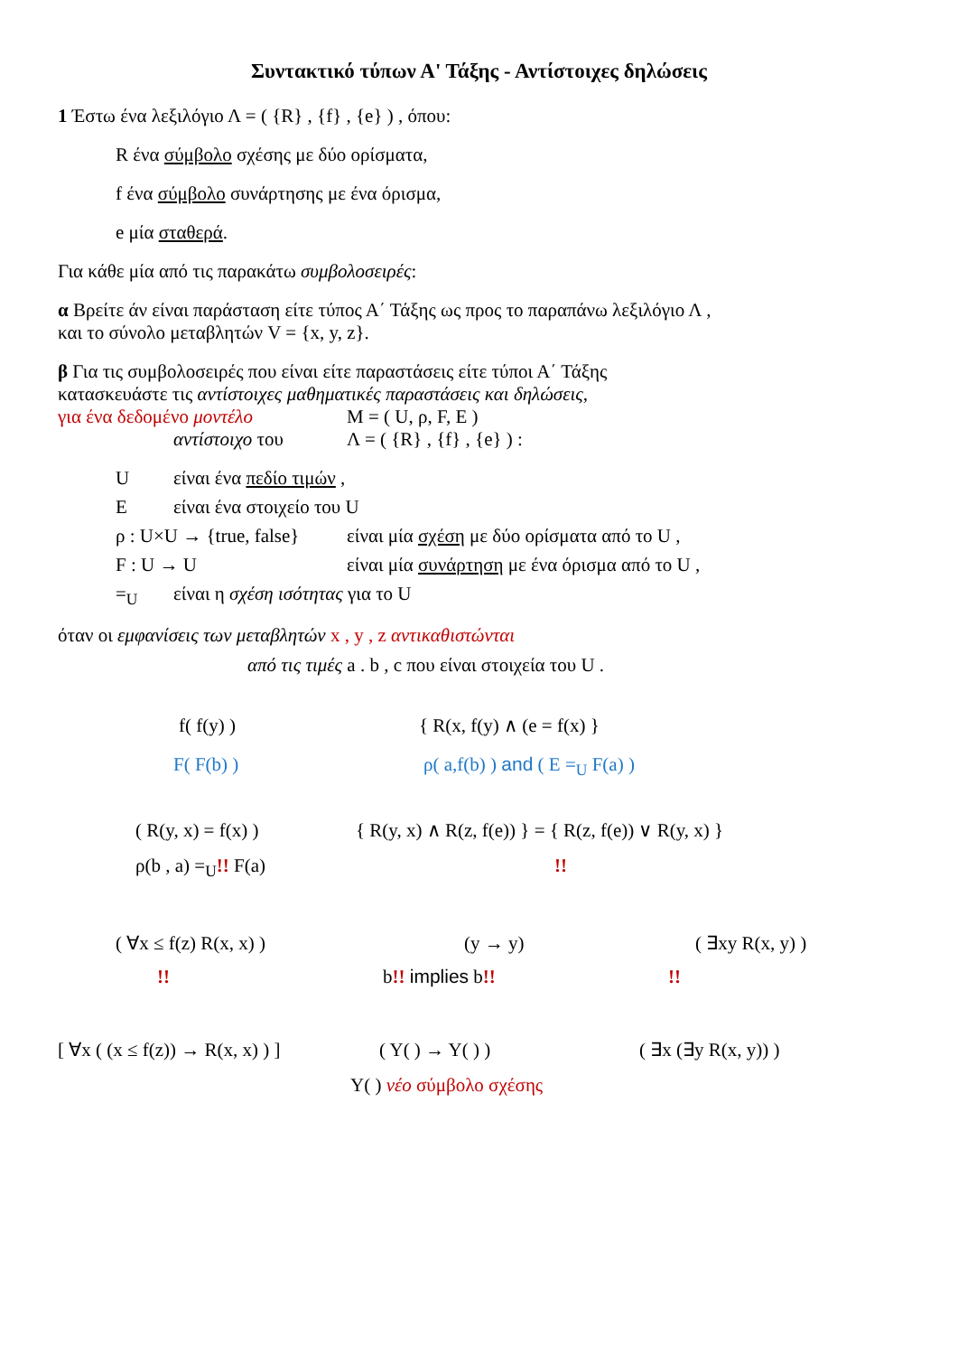Συντακτικό τύπων Α' Τάξης - Αντίστοιχες δηλώσεις
1 Έστω ένα λεξιλόγιο Λ = ( {R} , {f} , {e} ) , όπου:
R ένα σύμβολο σχέσης με δύο ορίσματα,
f ένα σύμβολο συνάρτησης με ένα όρισμα,
e μία σταθερά.
Για κάθε μία από τις παρακάτω συμβολοσειρές:
α Βρείτε άν είναι παράσταση είτε τύπος Α΄ Τάξης ως προς το παραπάνω λεξιλόγιο Λ ,
και το σύνολο μεταβλητών V = {x, y, z}.
β Για τις συμβολοσειρές που είναι είτε παραστάσεις είτε τύποι Α΄ Τάξης
κατασκευάστε τις αντίστοιχες μαθηματικές παραστάσεις και δηλώσεις,
για ένα δεδομένο μοντέλο M = ( U, ρ, F, E )
αντίστοιχο του Λ = ( {R} , {f} , {e} ) :
Uείναι ένα πεδίο τιμών ,
Eείναι ένα στοιχείο του U
ρ : U×U → {true, false} είναι μία σχέση με δύο ορίσματα από το U ,
F : U → U είναι μία συνάρτηση με ένα όρισμα από το U ,
=<sub>U</sub> είναι η σχέση ισότητας για το U
όταν οι εμφανίσεις των μεταβλητών x , y , z αντικαθιστώνται
από τις τιμές a . b , c που είναι στοιχεία του U .
f( f(y) ) { R(x, f(y) ∧ (e = f(x) }
F( F(b) ) ρ( a,f(b) ) and ( E =<sub>U</sub> F(a) )
( R(y, x) = f(x) ) { R(y, x) ∧ R(z, f(e)) } = { R(z, f(e)) ∨ R(y, x) }
ρ(b , a) =<sub>U</sub>!! F(a)!!
( ∀x ≤ f(z) R(x, x) ) (y → y) ( ∃xy R(x, y) )
!! b!! implies b!!!!
[ ∀x ( (x ≤ f(z)) → R(x, x) ) ] ( Y( ) → Y( ) ) ( ∃x (∃y R(x, y)) )
Y( ) νέο σύμβολο σχέσης